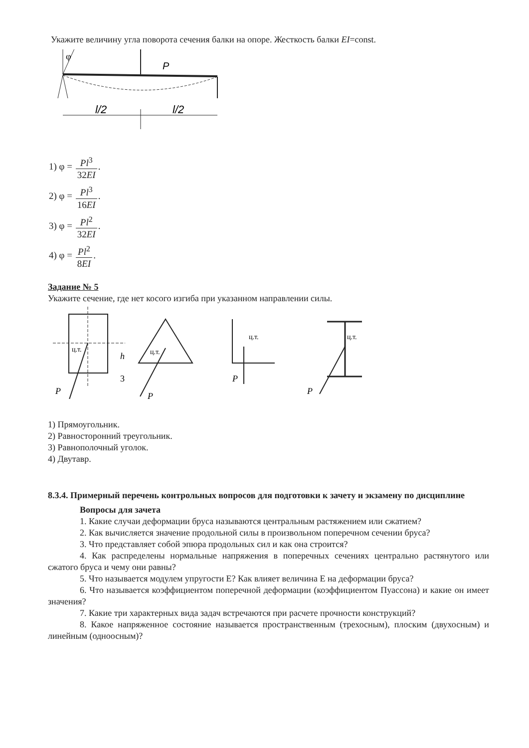Укажите величину угла поворота сечения балки на опоре. Жесткость балки EI=const.
φ
P
l/2
l/2
1) φ = Pl<sup>3</sup> 32EI.
2) φ = Pl<sup>3</sup> 16EI.
3) φ = Pl<sup>2</sup> 32EI.
4) φ = Pl<sup>2</sup> 8EI.
Задание № 5
Укажите сечение, где нет косого изгиба при указанном направлении силы.
ц.т.
P
h
3
ц.т.
P
ц.т.
P
ц.т.
P
1) Прямоугольник.
2) Равносторонний треугольник.
3) Равнополочный уголок.
4) Двутавр.
8.3.4. Примерный перечень контрольных вопросов для подготовки к зачету и экзамену по дисциплине
Вопросы для зачета
1. Какие случаи деформации бруса называются центральным растяжением или сжатием?
2. Как вычисляется значение продольной силы в произвольном поперечном сечении бруса?
3. Что представляет собой эпюра продольных сил и как она строится?
4. Как распределены нормальные напряжения в поперечных сечениях центрально растянутого или сжатого бруса и чему они равны?
5. Что называется модулем упругости Е? Как влияет величина Е на деформации бруса?
6. Что называется коэффициентом поперечной деформации (коэффициентом Пуассона) и какие он имеет значения?
7. Какие три характерных вида задач встречаются при расчете прочности конструкций?
8. Какое напряженное состояние называется пространственным (трехосным), плоским (двухосным) и линейным (одноосным)?